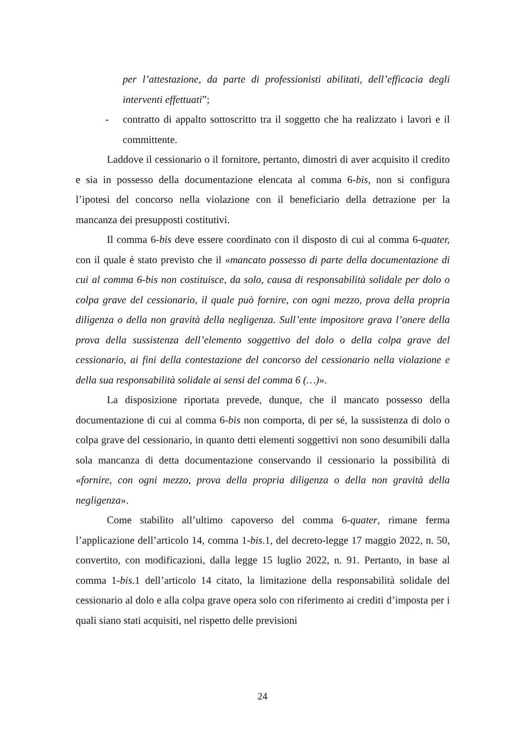per l’attestazione, da parte di professionisti abilitati, dell’efficacia degli interventi effettuati”;
- contratto di appalto sottoscritto tra il soggetto che ha realizzato i lavori e il committente.
Laddove il cessionario o il fornitore, pertanto, dimostri di aver acquisito il credito e sia in possesso della documentazione elencata al comma 6-bis, non si configura l’ipotesi del concorso nella violazione con il beneficiario della detrazione per la mancanza dei presupposti costitutivi.
Il comma 6-bis deve essere coordinato con il disposto di cui al comma 6-quater, con il quale è stato previsto che il «mancato possesso di parte della documentazione di cui al comma 6-bis non costituisce, da solo, causa di responsabilità solidale per dolo o colpa grave del cessionario, il quale può fornire, con ogni mezzo, prova della propria diligenza o della non gravità della negligenza. Sull’ente impositore grava l’onere della prova della sussistenza dell’elemento soggettivo del dolo o della colpa grave del cessionario, ai fini della contestazione del concorso del cessionario nella violazione e della sua responsabilità solidale ai sensi del comma 6 (…)».
La disposizione riportata prevede, dunque, che il mancato possesso della documentazione di cui al comma 6-bis non comporta, di per sé, la sussistenza di dolo o colpa grave del cessionario, in quanto detti elementi soggettivi non sono desumibili dalla sola mancanza di detta documentazione conservando il cessionario la possibilità di «fornire, con ogni mezzo, prova della propria diligenza o della non gravità della negligenza».
Come stabilito all’ultimo capoverso del comma 6-quater, rimane ferma l’applicazione dell’articolo 14, comma 1-bis.1, del decreto-legge 17 maggio 2022, n. 50, convertito, con modificazioni, dalla legge 15 luglio 2022, n. 91. Pertanto, in base al comma 1-bis.1 dell’articolo 14 citato, la limitazione della responsabilità solidale del cessionario al dolo e alla colpa grave opera solo con riferimento ai crediti d’imposta per i quali siano stati acquisiti, nel rispetto delle previsioni
24